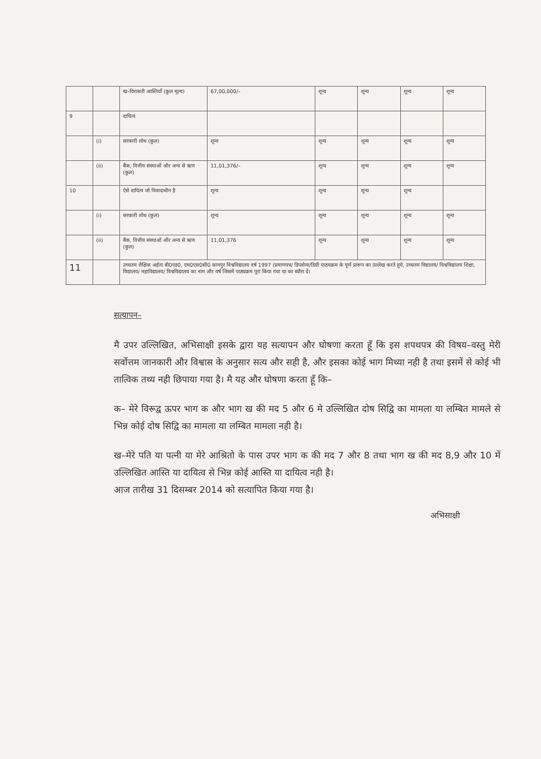| | | ख–विरासती आस्तियाँ (कुल मूल्य) | 67,00,000/– | शून्य | शून्य | शून्य | शून्य |
| 9 | | दायित्व | | | | | |
| | (i) | सरकारी शोध (कुल) | शून्य | शून्य | शून्य | शून्य | शून्य |
| | (ii) | बैंक, वित्तीय संस्थाओं और अन्य से ऋण (कुल) | 11,01,376/– | शून्य | शून्य | शून्य | शून्य |
| 10 | | ऐसे दायित्व जो विवादाधीन है | शून्य | शून्य | शून्य | शून्य | |
| | (i) | सरकारी शोध (कुल) | शून्य | शून्य | शून्य | शून्य | शून्य |
| | (ii) | बैंक, वित्तीय संस्थाओं और अन्य से ऋण (कुल) | 11,01,376 | शून्य | शून्य | शून्य | शून्य |
| 11 | | उच्चतम शैक्षिक अर्हता बी0एड0, एम0एस0सी0 कानपुर विश्वविद्यालय वर्ष 1997 (प्रमाणपत्र/ डिप्लोमा/डिग्री पाठयक्रम के पूर्ण प्रारूप का उल्लेख करते हुये, उच्चतम विद्यालय/ विश्वविद्यालय शिक्षा, विद्यालय/ महाविद्यालय/ विश्वविद्यालय का नाम और वर्ष जिसमें पाठ्यक्रम पूरा किया गया था का ब्यौरा दें। | | | | | |
सत्यापन–
मै उपर उल्लिखित, अभिसाक्षी इसके द्वारा यह सत्यापन और घोषणा करता हूँ कि इस शपथपत्र की विषय–वस्तु मेरी सर्वोत्तम जानकारी और विश्वास के अनुसार सत्य और सही है, और इसका कोई भाग मिथ्या नही है तथा इसमें से कोई भी तात्विक तथ्य नही छिपाया गया है। मै यह और घोषणा करता हूँ कि–
क– मेरे विरूद्व ऊपर भाग क और भाग ख की मद 5 और 6 मे उल्लिखित दोष सिद्वि का मामला या लम्बित मामले से भिन्न कोई दोष सिद्वि का मामला या लम्बित मामला नही है।
ख–मेरे पति या पत्नी या मेरे आश्रितो के पास उपर भाग क की मद 7 और 8 तथा भाग ख की मद 8,9 और 10 में उल्लिखित आस्ति या दायित्व से भिन्न कोई आस्ति या दायित्व नही है।
आज तारीख 31 दिसम्बर 2014 को सत्यापित किया गया है।
अभिसाक्षी